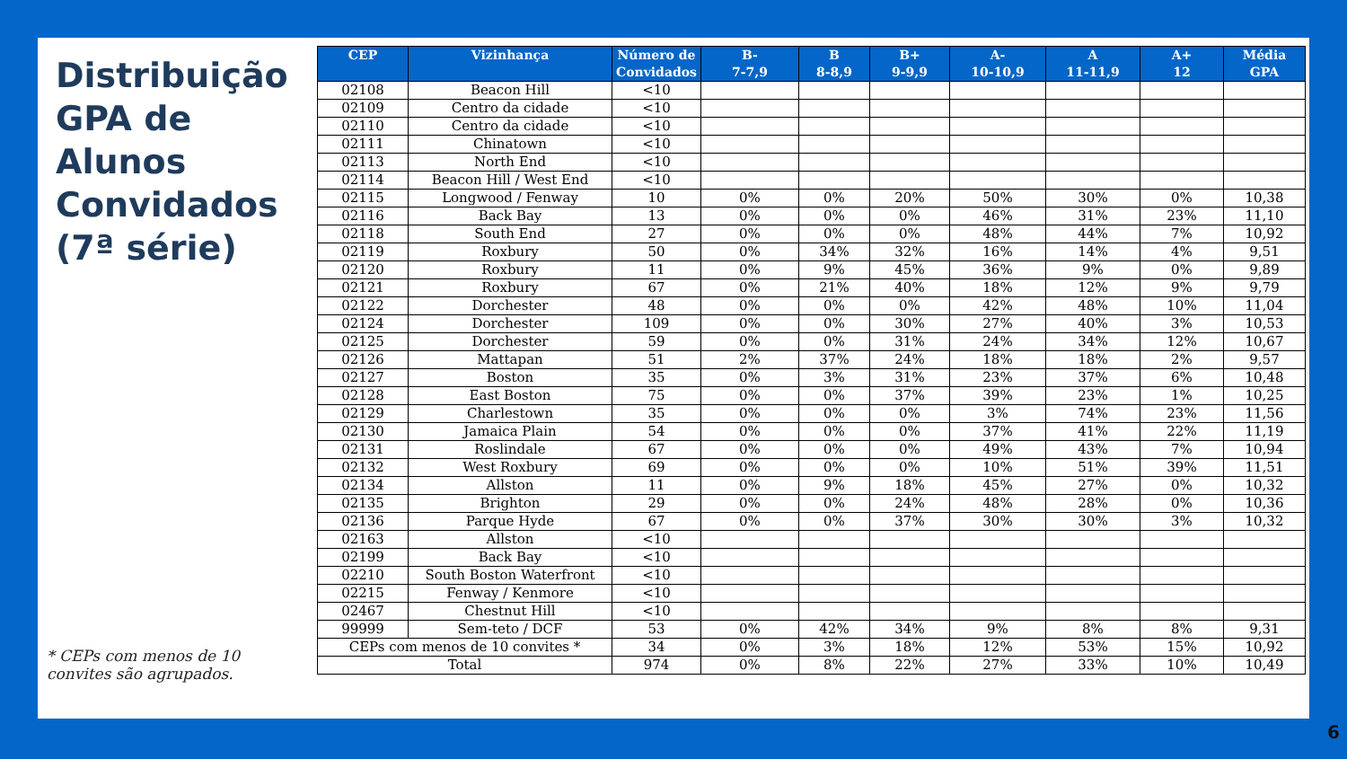Distribuição GPA de Alunos Convidados (7ª série)
* CEPs com menos de 10 convites são agrupados.
| CEP | Vizinhança | Número de Convidados | B- 7-7,9 | B 8-8,9 | B+ 9-9,9 | A- 10-10,9 | A 11-11,9 | A+ 12 | Média GPA |
| --- | --- | --- | --- | --- | --- | --- | --- | --- | --- |
| 02108 | Beacon Hill | <10 | | | | | | | |
| 02109 | Centro da cidade | <10 | | | | | | | |
| 02110 | Centro da cidade | <10 | | | | | | | |
| 02111 | Chinatown | <10 | | | | | | | |
| 02113 | North End | <10 | | | | | | | |
| 02114 | Beacon Hill / West End | <10 | | | | | | | |
| 02115 | Longwood / Fenway | 10 | 0% | 0% | 20% | 50% | 30% | 0% | 10,38 |
| 02116 | Back Bay | 13 | 0% | 0% | 0% | 46% | 31% | 23% | 11,10 |
| 02118 | South End | 27 | 0% | 0% | 0% | 48% | 44% | 7% | 10,92 |
| 02119 | Roxbury | 50 | 0% | 34% | 32% | 16% | 14% | 4% | 9,51 |
| 02120 | Roxbury | 11 | 0% | 9% | 45% | 36% | 9% | 0% | 9,89 |
| 02121 | Roxbury | 67 | 0% | 21% | 40% | 18% | 12% | 9% | 9,79 |
| 02122 | Dorchester | 48 | 0% | 0% | 0% | 42% | 48% | 10% | 11,04 |
| 02124 | Dorchester | 109 | 0% | 0% | 30% | 27% | 40% | 3% | 10,53 |
| 02125 | Dorchester | 59 | 0% | 0% | 31% | 24% | 34% | 12% | 10,67 |
| 02126 | Mattapan | 51 | 2% | 37% | 24% | 18% | 18% | 2% | 9,57 |
| 02127 | Boston | 35 | 0% | 3% | 31% | 23% | 37% | 6% | 10,48 |
| 02128 | East Boston | 75 | 0% | 0% | 37% | 39% | 23% | 1% | 10,25 |
| 02129 | Charlestown | 35 | 0% | 0% | 0% | 3% | 74% | 23% | 11,56 |
| 02130 | Jamaica Plain | 54 | 0% | 0% | 0% | 37% | 41% | 22% | 11,19 |
| 02131 | Roslindale | 67 | 0% | 0% | 0% | 49% | 43% | 7% | 10,94 |
| 02132 | West Roxbury | 69 | 0% | 0% | 0% | 10% | 51% | 39% | 11,51 |
| 02134 | Allston | 11 | 0% | 9% | 18% | 45% | 27% | 0% | 10,32 |
| 02135 | Brighton | 29 | 0% | 0% | 24% | 48% | 28% | 0% | 10,36 |
| 02136 | Parque Hyde | 67 | 0% | 0% | 37% | 30% | 30% | 3% | 10,32 |
| 02163 | Allston | <10 | | | | | | | |
| 02199 | Back Bay | <10 | | | | | | | |
| 02210 | South Boston Waterfront | <10 | | | | | | | |
| 02215 | Fenway / Kenmore | <10 | | | | | | | |
| 02467 | Chestnut Hill | <10 | | | | | | | |
| 99999 | Sem-teto / DCF | 53 | 0% | 42% | 34% | 9% | 8% | 8% | 9,31 |
| CEPs com menos de 10 convites * | | 34 | 0% | 3% | 18% | 12% | 53% | 15% | 10,92 |
| Total | | 974 | 0% | 8% | 22% | 27% | 33% | 10% | 10,49 |
6